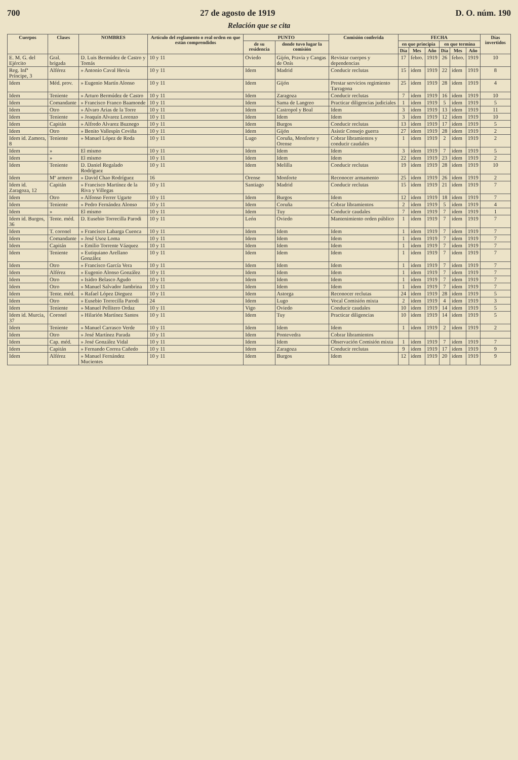700 27 de agosto de 1919 D. O. núm. 190
Relación que se cita
| Cuerpos | Clases | NOMBRES | Artículo del reglamento o real orden en que están comprendidos | PUNTO | | Comisión conferida | FECHA | | | | | | Días invertidos |
| --- | --- | --- | --- | --- | --- | --- | --- | --- | --- | --- | --- | --- | --- |
| | | | | de su residencia | donde tuvo lugar la comisión | | en que principia | | | en que termina | | | |
| | | | | | | | Día | Mes | Año | Día | Mes | Año | |
| E. M. G. del Ejército | Gral. brigada | D. Luis Bermúdez de Castro y Tomás | 10 y 11 | Oviedo | Gijón, Pravia y Cangas de Onís | Revistar cuerpos y dependencias | 17 | febro. | 1919 | 26 | febro. | 1919 | 10 |
| Reg. Infª Príncipe, 3 | Alférez | » Antonio Caval Hevia | 10 y 11 | Idem | Madrid | Conducir reclutas | 15 | idem | 1919 | 22 | idem | 1919 | 8 |
| Idem | Méd. prov. | » Eugenio Martín Alonso | 10 y 11 | Idem | Gijón | Prestar servicios regimiento Tarragona | 25 | idem | 1919 | 28 | idem | 1919 | 4 |
| Idem | Teniente | » Arturo Bermúdez de Castro | 10 y 11 | Idem | Zaragoza | Conducir reclutas | 7 | idem | 1919 | 16 | idem | 1919 | 10 |
| Idem | Comandante | » Francisco Franco Baamonde | 10 y 11 | Idem | Sama de Langreo | Practicar diligencias judiciales | 1 | idem | 1919 | 5 | idem | 1919 | 5 |
| Idem | Otro | » Alvaro Arias de la Torre | 10 y 11 | Idem | Castropol y Boal | Idem | 3 | idem | 1919 | 13 | idem | 1919 | 11 |
| Idem | Teniente | » Joaquín Alvarez Lorenzo | 10 y 11 | Idem | Idem | Idem | 3 | idem | 1919 | 12 | idem | 1919 | 10 |
| Idem | Capitán | » Alfredo Alvarez Buznego | 10 y 11 | Idem | Burgos | Conducir reclutas | 13 | idem | 1919 | 17 | idem | 1919 | 5 |
| Idem | Otro | » Benito Vallespín Coviña | 10 y 11 | Idem | Gijón | Asistir Consejo guerra | 27 | idem | 1919 | 28 | idem | 1919 | 2 |
| Idem id. Zamora, 8 | Teniente | » Manuel López de Roda | 10 y 11 | Lugo | Coruña, Monforte y Orense | Cobrar libramientos y conducir caudales | 1 | idem | 1919 | 2 | idem | 1919 | 2 |
| Idem | » | El mismo | 10 y 11 | Idem | Idem | Idem | 3 | idem | 1919 | 7 | idem | 1919 | 5 |
| Idem | » | El mismo | 10 y 11 | Idem | Idem | Idem | 22 | idem | 1919 | 23 | idem | 1919 | 2 |
| Idem | Teniente | D. Daniel Regalado Rodríguez | 10 y 11 | Idem | Melilla | Conducir reclutas | 19 | idem | 1919 | 28 | idem | 1919 | 10 |
| Idem | Mº armero | » David Chao Rodríguez | 16 | Orense | Monforte | Reconocer armamento | 25 | idem | 1919 | 26 | idem | 1919 | 2 |
| Idem id. Zaragoza, 12 | Capitán | » Francisco Martínez de la Riva y Villegas | 10 y 11 | Santiago | Madrid | Conducir reclutas | 15 | idem | 1919 | 21 | idem | 1919 | 7 |
| Idem | Otro | » Alfonso Ferrer Ugarte | 10 y 11 | Idem | Burgos | Idem | 12 | idem | 1919 | 18 | idem | 1919 | 7 |
| Idem | Teniente | » Pedro Fernández Alonso | 10 y 11 | Idem | Coruña | Cobrar libramientos | 2 | idem | 1919 | 5 | idem | 1919 | 4 |
| Idem | » | El mismo | 10 y 11 | Idem | Tuy | Conducir caudales | 7 | idem | 1919 | 7 | idem | 1919 | 1 |
| Idem id. Burgos, 36 | Tente. méd. | D. Eusebio Torrecilla Parodi | 10 y 11 | León | Oviedo | Mantenimiento orden público | 1 | idem | 1919 | 7 | idem | 1919 | 7 |
| Idem | T. coronel | » Francisco Labarga Cuenca | 10 y 11 | Idem | Idem | Idem | 1 | idem | 1919 | 7 | idem | 1919 | 7 |
| Idem | Comandante | » José Usoz Loma | 10 y 11 | Idem | Idem | Idem | 1 | idem | 1919 | 7 | idem | 1919 | 7 |
| Idem | Capitán | » Emilio Torrente Vázquez | 10 y 11 | Idem | Idem | Idem | 1 | idem | 1919 | 7 | idem | 1919 | 7 |
| Idem | Teniente | » Eutiquiano Arellano González | 10 y 11 | Idem | Idem | Idem | 1 | idem | 1919 | 7 | idem | 1919 | 7 |
| Idem | Otro | » Francisco García Vera | 10 y 11 | Idem | Idem | Idem | 1 | idem | 1919 | 7 | idem | 1919 | 7 |
| Idem | Alférez | » Eugenio Alonso González | 10 y 11 | Idem | Idem | Idem | 1 | idem | 1919 | 7 | idem | 1919 | 7 |
| Idem | Otro | » Isidro Belasco Agudo | 10 y 11 | Idem | Idem | Idem | 1 | idem | 1919 | 7 | idem | 1919 | 7 |
| Idem | Otro | » Manuel Salvador Jambrina | 10 y 11 | Idem | Idem | Idem | 1 | idem | 1919 | 7 | idem | 1919 | 7 |
| Idem | Tente. méd. | » Rafael López Dieguez | 10 y 11 | Idem | Astorga | Reconocer reclutas | 24 | idem | 1919 | 28 | idem | 1919 | 5 |
| Idem | Otro | » Eusebio Torrecilla Parodi | 24 | Idem | Lugo | Vocal Comisión mixta | 2 | idem | 1919 | 4 | idem | 1919 | 3 |
| Idem | Teniente | » Manuel Pellitero Ordaz | 10 y 11 | Vigo | Oviedo | Conducir caudales | 10 | idem | 1919 | 14 | idem | 1919 | 5 |
| Idem id. Murcia, 37 | Coronel | » Hilarión Martínez Santos | 10 y 11 | Idem | Tuy | Practicar diligencias | 10 | idem | 1919 | 14 | idem | 1919 | 5 |
| Idem | Teniente | » Manuel Carrasco Verde | 10 y 11 | Idem | Idem | Idem | 1 | idem | 1919 | 2 | idem | 1919 | 2 |
| Idem | Otro | » José Martínez Parada | 10 y 11 | Idem | Pontevedra | Cobrar libramientos | | | | | | | |
| Idem | Cap. méd. | » José González Vidal | 10 y 11 | Idem | Idem | Observación Comisión mixta | 1 | idem | 1919 | 7 | idem | 1919 | 7 |
| Idem | Capitán | » Fernando Correa Cañedo | 10 y 11 | Idem | Zaragoza | Conducir reclutas | 9 | idem | 1919 | 17 | idem | 1919 | 9 |
| Idem | Alférez | » Manuel Fernández Mucientes | 10 y 11 | Idem | Burgos | Idem | 12 | idem | 1919 | 20 | idem | 1919 | 9 |